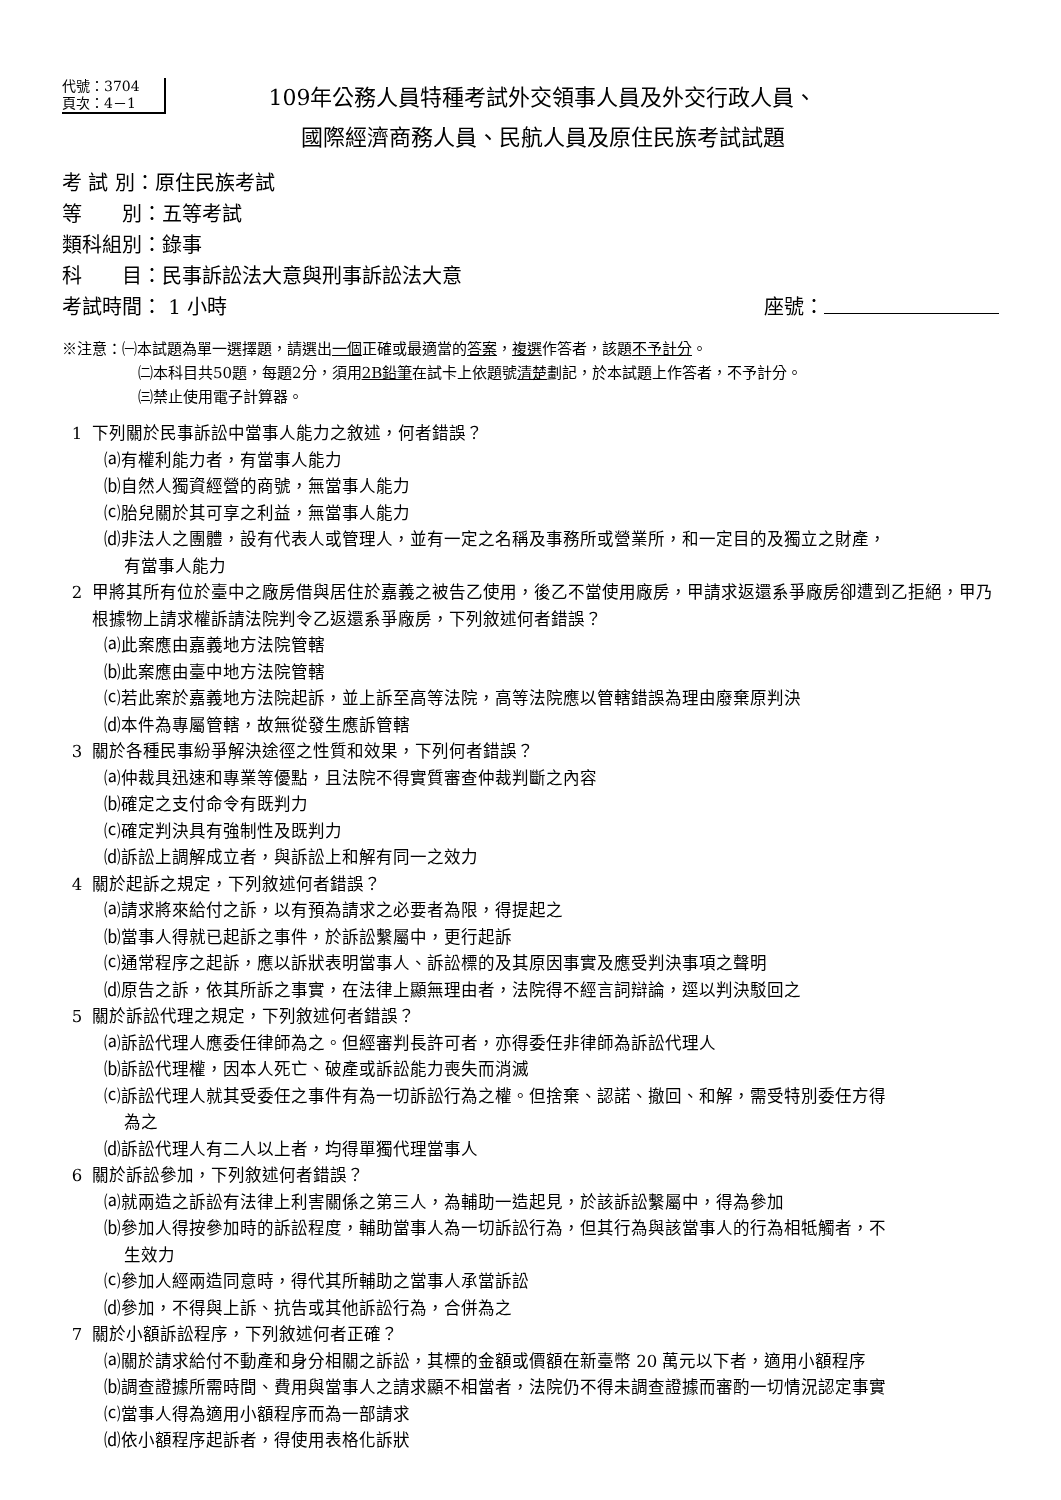代號：3704
頁次：4－1
109年公務人員特種考試外交領事人員及外交行政人員、
國際經濟商務人員、民航人員及原住民族考試試題
考 試 別：原住民族考試
等　　別：五等考試
類科組別：錄事
科　　目：民事訴訟法大意與刑事訴訟法大意
考試時間： 1 小時 座號：
※注意：㈠本試題為單一選擇題，請選出一個正確或最適當的答案，複選作答者，該題不予計分。
㈡本科目共50題，每題2分，須用2B鉛筆在試卡上依題號清楚劃記，於本試題上作答者，不予計分。
㈢禁止使用電子計算器。
1 下列關於民事訴訟中當事人能力之敘述，何者錯誤？
⒜有權利能力者，有當事人能力
⒝自然人獨資經營的商號，無當事人能力
⒞胎兒關於其可享之利益，無當事人能力
⒟非法人之團體，設有代表人或管理人，並有一定之名稱及事務所或營業所，和一定目的及獨立之財產，
有當事人能力
2 甲將其所有位於臺中之廠房借與居住於嘉義之被告乙使用，後乙不當使用廠房，甲請求返還系爭廠房卻遭到乙拒絕，甲乃根據物上請求權訴請法院判令乙返還系爭廠房，下列敘述何者錯誤？
⒜此案應由嘉義地方法院管轄
⒝此案應由臺中地方法院管轄
⒞若此案於嘉義地方法院起訴，並上訴至高等法院，高等法院應以管轄錯誤為理由廢棄原判決
⒟本件為專屬管轄，故無從發生應訴管轄
3 關於各種民事紛爭解決途徑之性質和效果，下列何者錯誤？
⒜仲裁具迅速和專業等優點，且法院不得實質審查仲裁判斷之內容
⒝確定之支付命令有既判力
⒞確定判決具有強制性及既判力
⒟訴訟上調解成立者，與訴訟上和解有同一之效力
4 關於起訴之規定，下列敘述何者錯誤？
⒜請求將來給付之訴，以有預為請求之必要者為限，得提起之
⒝當事人得就已起訴之事件，於訴訟繫屬中，更行起訴
⒞通常程序之起訴，應以訴狀表明當事人、訴訟標的及其原因事實及應受判決事項之聲明
⒟原告之訴，依其所訴之事實，在法律上顯無理由者，法院得不經言詞辯論，逕以判決駁回之
5 關於訴訟代理之規定，下列敘述何者錯誤？
⒜訴訟代理人應委任律師為之。但經審判長許可者，亦得委任非律師為訴訟代理人
⒝訴訟代理權，因本人死亡、破產或訴訟能力喪失而消滅
⒞訴訟代理人就其受委任之事件有為一切訴訟行為之權。但捨棄、認諾、撤回、和解，需受特別委任方得
為之
⒟訴訟代理人有二人以上者，均得單獨代理當事人
6 關於訴訟參加，下列敘述何者錯誤？
⒜就兩造之訴訟有法律上利害關係之第三人，為輔助一造起見，於該訴訟繫屬中，得為參加
⒝參加人得按參加時的訴訟程度，輔助當事人為一切訴訟行為，但其行為與該當事人的行為相牴觸者，不
生效力
⒞參加人經兩造同意時，得代其所輔助之當事人承當訴訟
⒟參加，不得與上訴、抗告或其他訴訟行為，合併為之
7 關於小額訴訟程序，下列敘述何者正確？
⒜關於請求給付不動產和身分相關之訴訟，其標的金額或價額在新臺幣 20 萬元以下者，適用小額程序
⒝調查證據所需時間、費用與當事人之請求顯不相當者，法院仍不得未調查證據而審酌一切情況認定事實
⒞當事人得為適用小額程序而為一部請求
⒟依小額程序起訴者，得使用表格化訴狀